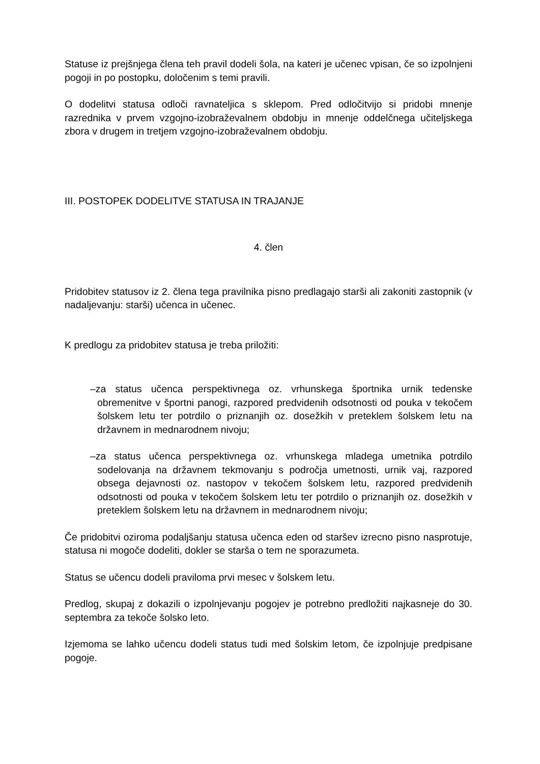Statuse iz prejšnjega člena teh pravil dodeli šola, na kateri je učenec vpisan, če so izpolnjeni pogoji in po postopku, določenim s temi pravili.
O dodelitvi statusa odloči ravnateljica s sklepom. Pred odločitvijo si pridobi mnenje razrednika v prvem vzgojno-izobraževalnem obdobju in mnenje oddelčnega učiteljskega zbora v drugem in tretjem vzgojno-izobraževalnem obdobju.
III. POSTOPEK DODELITVE STATUSA IN TRAJANJE
4. člen
Pridobitev statusov iz 2. člena tega pravilnika pisno predlagajo starši ali zakoniti zastopnik (v nadaljevanju: starši) učenca in učenec.
K predlogu za pridobitev statusa je treba priložiti:
–za status učenca perspektivnega oz. vrhunskega športnika urnik tedenske obremenitve v športni panogi, razpored predvidenih odsotnosti od pouka v tekočem šolskem letu ter potrdilo o priznanjih oz. dosežkih v preteklem šolskem letu na državnem in mednarodnem nivoju;
–za status učenca perspektivnega oz. vrhunskega mladega umetnika potrdilo sodelovanja na državnem tekmovanju s področja umetnosti, urnik vaj, razpored obsega dejavnosti oz. nastopov v tekočem šolskem letu, razpored predvidenih odsotnosti od pouka v tekočem šolskem letu ter potrdilo o priznanjih oz. dosežkih v preteklem šolskem letu na državnem in mednarodnem nivoju;
Če pridobitvi oziroma podaljšanju statusa učenca eden od staršev izrecno pisno nasprotuje, statusa ni mogoče dodeliti, dokler se starša o tem ne sporazumeta.
Status se učencu dodeli praviloma prvi mesec v šolskem letu.
Predlog, skupaj z dokazili o izpolnjevanju pogojev je potrebno predložiti najkasneje do 30. septembra za tekoče šolsko leto.
Izjemoma se lahko učencu dodeli status tudi med šolskim letom, če izpolnjuje predpisane pogoje.